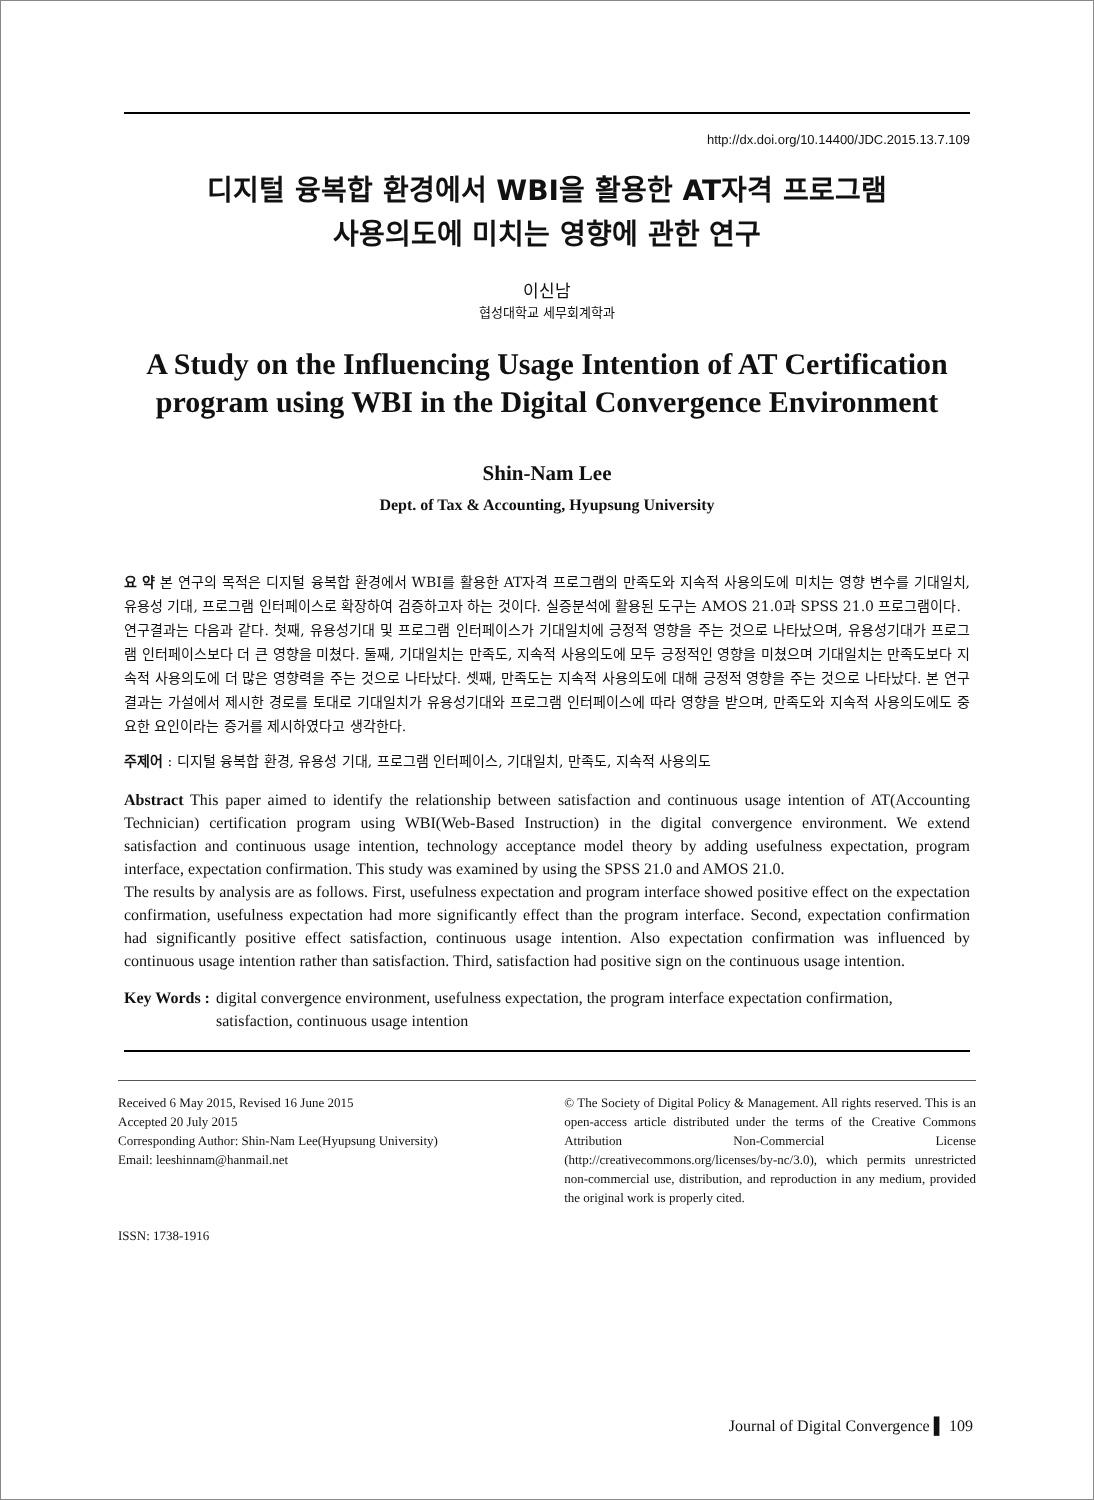http://dx.doi.org/10.14400/JDC.2015.13.7.109
디지털 융복합 환경에서 WBI을 활용한 AT자격 프로그램
사용의도에 미치는 영향에 관한 연구
이신남
협성대학교 세무회계학과
A Study on the Influencing Usage Intention of AT Certification program using WBI in the Digital Convergence Environment
Shin-Nam Lee
Dept. of Tax & Accounting, Hyupsung University
요 약 본 연구의 목적은 디지털 융복합 환경에서 WBI를 활용한 AT자격 프로그램의 만족도와 지속적 사용의도에 미치는 영향 변수를 기대일치, 유용성 기대, 프로그램 인터페이스로 확장하여 검증하고자 하는 것이다. 실증분석에 활용된 도구는 AMOS 21.0과 SPSS 21.0 프로그램이다.
연구결과는 다음과 같다. 첫째, 유용성기대 및 프로그램 인터페이스가 기대일치에 긍정적 영향을 주는 것으로 나타났으며, 유용성기대가 프로그램 인터페이스보다 더 큰 영향을 미쳤다. 둘째, 기대일치는 만족도, 지속적 사용의도에 모두 긍정적인 영향을 미쳤으며 기대일치는 만족도보다 지속적 사용의도에 더 많은 영향력을 주는 것으로 나타났다. 셋째, 만족도는 지속적 사용의도에 대해 긍정적 영향을 주는 것으로 나타났다. 본 연구결과는 가설에서 제시한 경로를 토대로 기대일치가 유용성기대와 프로그램 인터페이스에 따라 영향을 받으며, 만족도와 지속적 사용의도에도 중요한 요인이라는 증거를 제시하였다고 생각한다.
주제어 : 디지털 융복합 환경, 유용성 기대, 프로그램 인터페이스, 기대일치, 만족도, 지속적 사용의도
Abstract This paper aimed to identify the relationship between satisfaction and continuous usage intention of AT(Accounting Technician) certification program using WBI(Web-Based Instruction) in the digital convergence environment. We extend satisfaction and continuous usage intention, technology acceptance model theory by adding usefulness expectation, program interface, expectation confirmation. This study was examined by using the SPSS 21.0 and AMOS 21.0.
The results by analysis are as follows. First, usefulness expectation and program interface showed positive effect on the expectation confirmation, usefulness expectation had more significantly effect than the program interface. Second, expectation confirmation had significantly positive effect satisfaction, continuous usage intention. Also expectation confirmation was influenced by continuous usage intention rather than satisfaction. Third, satisfaction had positive sign on the continuous usage intention.
Key Words : digital convergence environment, usefulness expectation, the program interface expectation confirmation, satisfaction, continuous usage intention
Received 6 May 2015, Revised 16 June 2015
Accepted 20 July 2015
Corresponding Author: Shin-Nam Lee(Hyupsung University)
Email: leeshinnam@hanmail.net
ISSN: 1738-1916
© The Society of Digital Policy & Management. All rights reserved. This is an open-access article distributed under the terms of the Creative Commons Attribution Non-Commercial License (http://creativecommons.org/licenses/by-nc/3.0), which permits unrestricted non-commercial use, distribution, and reproduction in any medium, provided the original work is properly cited.
Journal of Digital Convergence ▌ 109